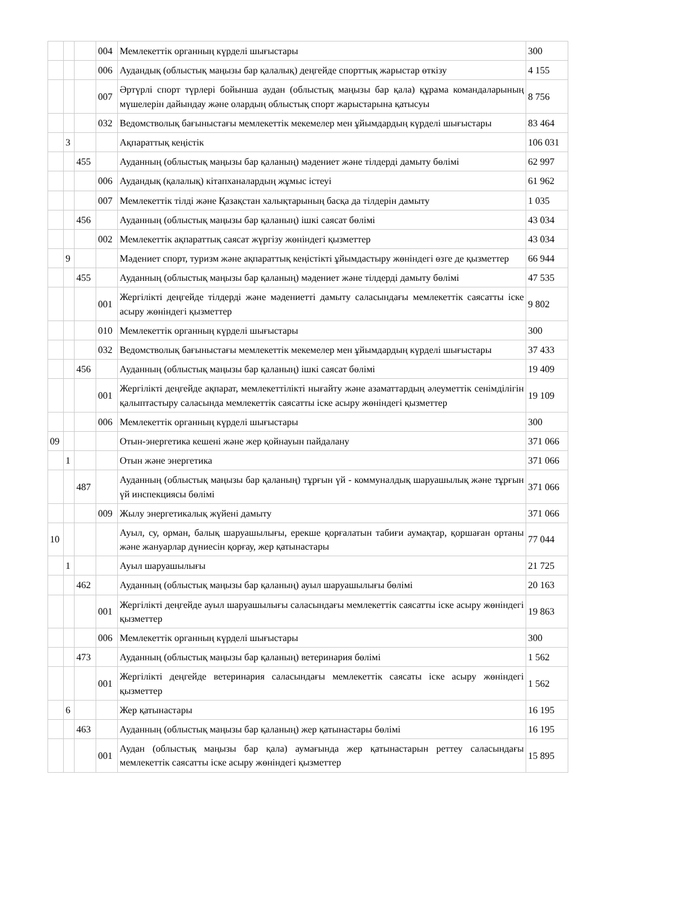| | | | 004 | Мемлекеттік органның күрделі шығыстары | 300 |
| | | | 006 | Аудандық (облыстық маңызы бар қалалық) деңгейде спорттық жарыстар өткізу | 4 155 |
| | | | 007 | Әртүрлі спорт түрлері бойынша аудан (облыстық маңызы бар қала) құрама командаларының мүшелерін дайындау және олардың облыстық спорт жарыстарына қатысуы | 8 756 |
| | | | 032 | Ведомстволық бағыныстағы мемлекеттік мекемелер мен ұйымдардың күрделі шығыстары | 83 464 |
| | 3 | | | Ақпараттық кеңістік | 106 031 |
| | | 455 | | Ауданның (облыстық маңызы бар қаланың) мәдениет және тілдерді дамыту бөлімі | 62 997 |
| | | | 006 | Аудандық (қалалық) кітапханалардың жұмыс істеуі | 61 962 |
| | | | 007 | Мемлекеттік тілді және Қазақстан халықтарының басқа да тілдерін дамыту | 1 035 |
| | | 456 | | Ауданның (облыстық маңызы бар қаланың) ішкі саясат бөлімі | 43 034 |
| | | | 002 | Мемлекеттік ақпараттық саясат жүргізу жөніндегі қызметтер | 43 034 |
| | 9 | | | Мәдениет спорт, туризм және ақпараттық кеңістікті ұйымдастыру жөніндегі өзге де қызметтер | 66 944 |
| | | 455 | | Ауданның (облыстық маңызы бар қаланың) мәдениет және тілдерді дамыту бөлімі | 47 535 |
| | | | 001 | Жергілікті деңгейде тілдерді және мәдениетті дамыту саласындағы мемлекеттік саясатты іске асыру жөніндегі қызметтер | 9 802 |
| | | | 010 | Мемлекеттік органның күрделі шығыстары | 300 |
| | | | 032 | Ведомстволық бағыныстағы мемлекеттік мекемелер мен ұйымдардың күрделі шығыстары | 37 433 |
| | | 456 | | Ауданның (облыстық маңызы бар қаланың) ішкі саясат бөлімі | 19 409 |
| | | | 001 | Жергілікті деңгейде ақпарат, мемлекеттілікті нығайту және азаматтардың әлеуметтік сенімділігін қалыптастыру саласында мемлекеттік саясатты іске асыру жөніндегі қызметтер | 19 109 |
| | | | 006 | Мемлекеттік органның күрделі шығыстары | 300 |
| 09 | | | | Отын-энергетика кешені және жер қойнауын пайдалану | 371 066 |
| | 1 | | | Отын және энергетика | 371 066 |
| | | 487 | | Ауданның (облыстық маңызы бар қаланың) тұрғын үй - коммуналдық шаруашылық және тұрғын үй инспекциясы бөлімі | 371 066 |
| | | | 009 | Жылу энергетикалық жүйені дамыту | 371 066 |
| 10 | | | | Ауыл, су, орман, балық шаруашылығы, ерекше қорғалатын табиғи аумақтар, қоршаған ортаны және жануарлар дүниесін қорғау, жер қатынастары | 77 044 |
| | 1 | | | Ауыл шаруашылығы | 21 725 |
| | | 462 | | Ауданның (облыстық маңызы бар қаланың) ауыл шаруашылығы бөлімі | 20 163 |
| | | | 001 | Жергілікті деңгейде ауыл шаруашылығы саласындағы мемлекеттік саясатты іске асыру жөніндегі қызметтер | 19 863 |
| | | | 006 | Мемлекеттік органның күрделі шығыстары | 300 |
| | | 473 | | Ауданның (облыстық маңызы бар қаланың) ветеринария бөлімі | 1 562 |
| | | | 001 | Жергілікті деңгейде ветеринария саласындағы мемлекеттік саясаты іске асыру жөніндегі қызметтер | 1 562 |
| | 6 | | | Жер қатынастары | 16 195 |
| | | 463 | | Ауданның (облыстық маңызы бар қаланың) жер қатынастары бөлімі | 16 195 |
| | | | 001 | Аудан (облыстық маңызы бар қала) аумағында жер қатынастарын реттеу саласындағы мемлекеттік саясатты іске асыру жөніндегі қызметтер | 15 895 |